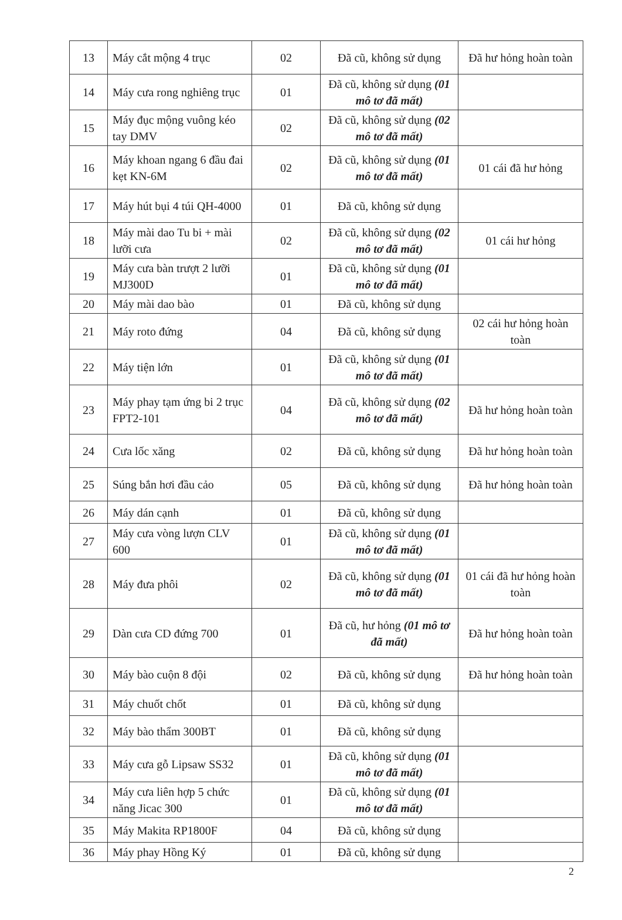| 13 | Máy cắt mộng 4 trục | 02 | Đã cũ, không sử dụng | Đã hư hỏng hoàn toàn |
| 14 | Máy cưa rong nghiêng trục | 01 | Đã cũ, không sử dụng (01 mô tơ đã mất) | |
| 15 | Máy đục mộng vuông kéo tay DMV | 02 | Đã cũ, không sử dụng (02 mô tơ đã mất) | |
| 16 | Máy khoan ngang 6 đầu đai kẹt KN-6M | 02 | Đã cũ, không sử dụng (01 mô tơ đã mất) | 01 cái đã hư hỏng |
| 17 | Máy hút bụi 4 túi QH-4000 | 01 | Đã cũ, không sử dụng | |
| 18 | Máy mài dao Tu bi + mài lưỡi cưa | 02 | Đã cũ, không sử dụng (02 mô tơ đã mất) | 01 cái hư hỏng |
| 19 | Máy cưa bàn trượt 2 lưỡi MJ300D | 01 | Đã cũ, không sử dụng (01 mô tơ đã mất) | |
| 20 | Máy mài dao bào | 01 | Đã cũ, không sử dụng | |
| 21 | Máy roto đứng | 04 | Đã cũ, không sử dụng | 02 cái hư hỏng hoàn toàn |
| 22 | Máy tiện lớn | 01 | Đã cũ, không sử dụng (01 mô tơ đã mất) | |
| 23 | Máy phay tạm ứng bi 2 trục FPT2-101 | 04 | Đã cũ, không sử dụng (02 mô tơ đã mất) | Đã hư hỏng hoàn toàn |
| 24 | Cưa lốc xăng | 02 | Đã cũ, không sử dụng | Đã hư hỏng hoàn toàn |
| 25 | Súng bắn hơi đầu cảo | 05 | Đã cũ, không sử dụng | Đã hư hỏng hoàn toàn |
| 26 | Máy dán cạnh | 01 | Đã cũ, không sử dụng | |
| 27 | Máy cưa vòng lượn CLV 600 | 01 | Đã cũ, không sử dụng (01 mô tơ đã mất) | |
| 28 | Máy đưa phôi | 02 | Đã cũ, không sử dụng (01 mô tơ đã mất) | 01 cái đã hư hỏng hoàn toàn |
| 29 | Dàn cưa CD đứng 700 | 01 | Đã cũ, hư hỏng (01 mô tơ đã mất) | Đã hư hỏng hoàn toàn |
| 30 | Máy bào cuộn 8 đội | 02 | Đã cũ, không sử dụng | Đã hư hỏng hoàn toàn |
| 31 | Máy chuốt chốt | 01 | Đã cũ, không sử dụng | |
| 32 | Máy bào thẩm 300BT | 01 | Đã cũ, không sử dụng | |
| 33 | Máy cưa gỗ Lipsaw SS32 | 01 | Đã cũ, không sử dụng (01 mô tơ đã mất) | |
| 34 | Máy cưa liên hợp 5 chức năng Jicac 300 | 01 | Đã cũ, không sử dụng (01 mô tơ đã mất) | |
| 35 | Máy Makita RP1800F | 04 | Đã cũ, không sử dụng | |
| 36 | Máy phay Hồng Ký | 01 | Đã cũ, không sử dụng | |
2